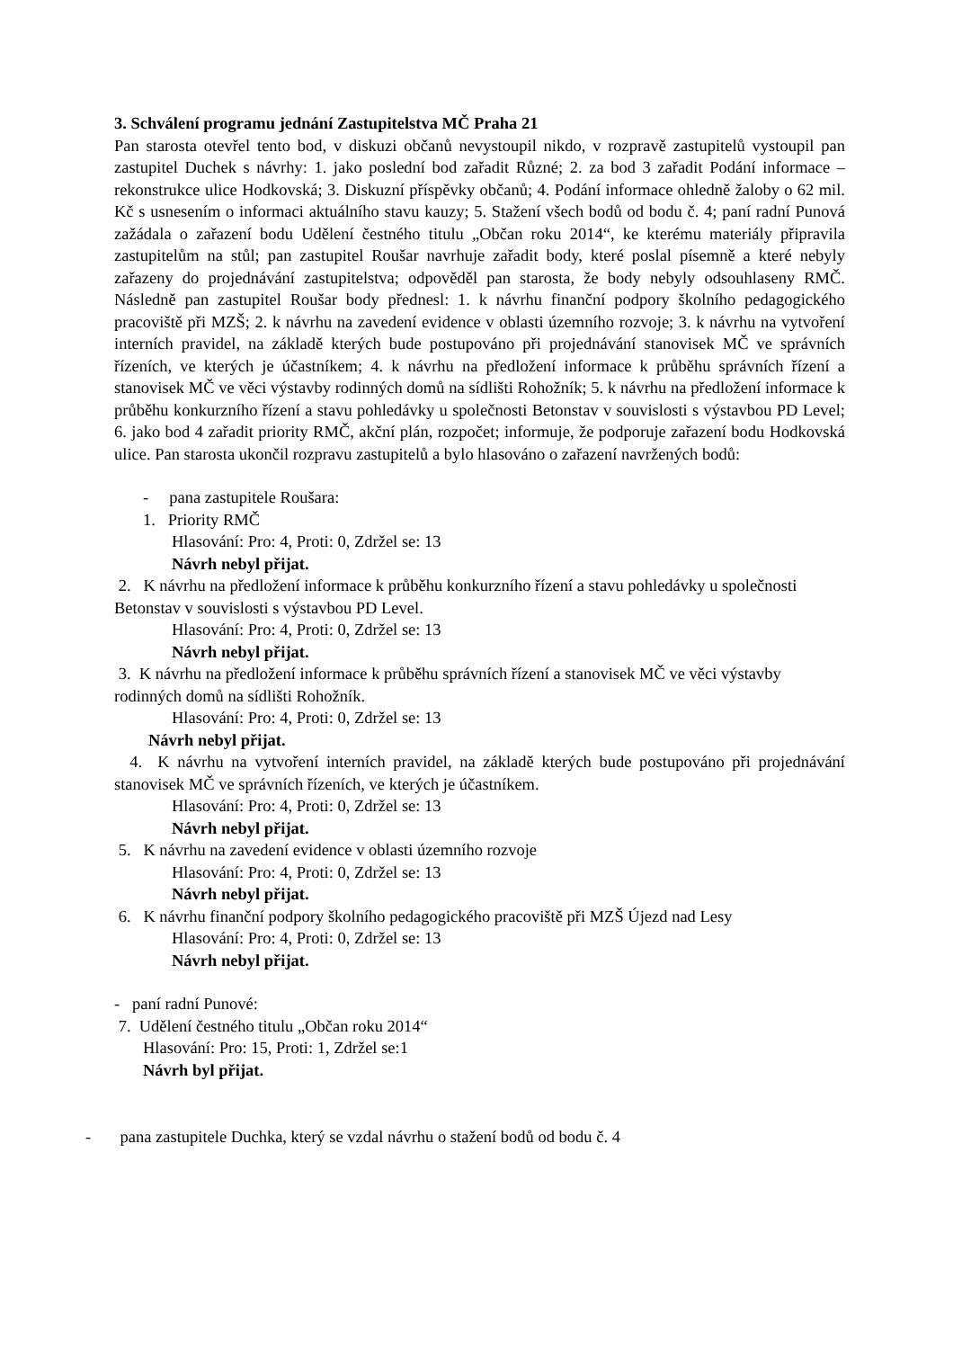3. Schválení programu jednání Zastupitelstva MČ Praha 21
Pan starosta otevřel tento bod, v diskuzi občanů nevystoupil nikdo, v rozpravě zastupitelů vystoupil pan zastupitel Duchek s návrhy: 1. jako poslední bod zařadit Různé; 2. za bod 3 zařadit Podání informace – rekonstrukce ulice Hodkovská; 3. Diskuzní příspěvky občanů; 4. Podání informace ohledně žaloby o 62 mil. Kč s usnesením o informaci aktuálního stavu kauzy; 5. Stažení všech bodů od bodu č. 4; paní radní Punová zažádala o zařazení bodu Udělení čestného titulu „Občan roku 2014“, ke kterému materiály připravila zastupitelům na stůl; pan zastupitel Roušar navrhuje zařadit body, které poslal písemně a které nebyly zařazeny do projednávání zastupitelstva; odpověděl pan starosta, že body nebyly odsouhlaseny RMČ. Následně pan zastupitel Roušar body přednesl: 1. k návrhu finanční podpory školního pedagogického pracoviště při MZŠ; 2. k návrhu na zavedení evidence v oblasti územního rozvoje; 3. k návrhu na vytvoření interních pravidel, na základě kterých bude postupováno při projednávání stanovisek MČ ve správních řízeních, ve kterých je účastníkem; 4. k návrhu na předložení informace k průběhu správních řízení a stanovisek MČ ve věci výstavby rodinných domů na sídlišti Rohožník; 5. k návrhu na předložení informace k průběhu konkurzního řízení a stavu pohledávky u společnosti Betonstav v souvislosti s výstavbou PD Level; 6. jako bod 4 zařadit priority RMČ, akční plán, rozpočet; informuje, že podporuje zařazení bodu Hodkovská ulice. Pan starosta ukončil rozpravu zastupitelů a bylo hlasováno o zařazení navržených bodů:
- pana zastupitele Roušara:
1. Priority RMČ
Hlasování: Pro: 4, Proti: 0, Zdržel se: 13
Návrh nebyl přijat.
2. K návrhu na předložení informace k průběhu konkurzního řízení a stavu pohledávky u společnosti Betonstav v souvislosti s výstavbou PD Level.
Hlasování: Pro: 4, Proti: 0, Zdržel se: 13
Návrh nebyl přijat.
3. K návrhu na předložení informace k průběhu správních řízení a stanovisek MČ ve věci výstavby rodinných domů na sídlišti Rohožník.
Hlasování: Pro: 4, Proti: 0, Zdržel se: 13
Návrh nebyl přijat.
4. K návrhu na vytvoření interních pravidel, na základě kterých bude postupováno při projednávání stanovisek MČ ve správních řízeních, ve kterých je účastníkem.
Hlasování: Pro: 4, Proti: 0, Zdržel se: 13
Návrh nebyl přijat.
5. K návrhu na zavedení evidence v oblasti územního rozvoje
Hlasování: Pro: 4, Proti: 0, Zdržel se: 13
Návrh nebyl přijat.
6. K návrhu finanční podpory školního pedagogického pracoviště při MZŠ Újezd nad Lesy
Hlasování: Pro: 4, Proti: 0, Zdržel se: 13
Návrh nebyl přijat.
- paní radní Punové:
7. Udělení čestného titulu „Občan roku 2014“
Hlasování: Pro: 15, Proti: 1, Zdržel se:1
Návrh byl přijat.
- pana zastupitele Duchka, který se vzdal návrhu o stažení bodů od bodu č. 4